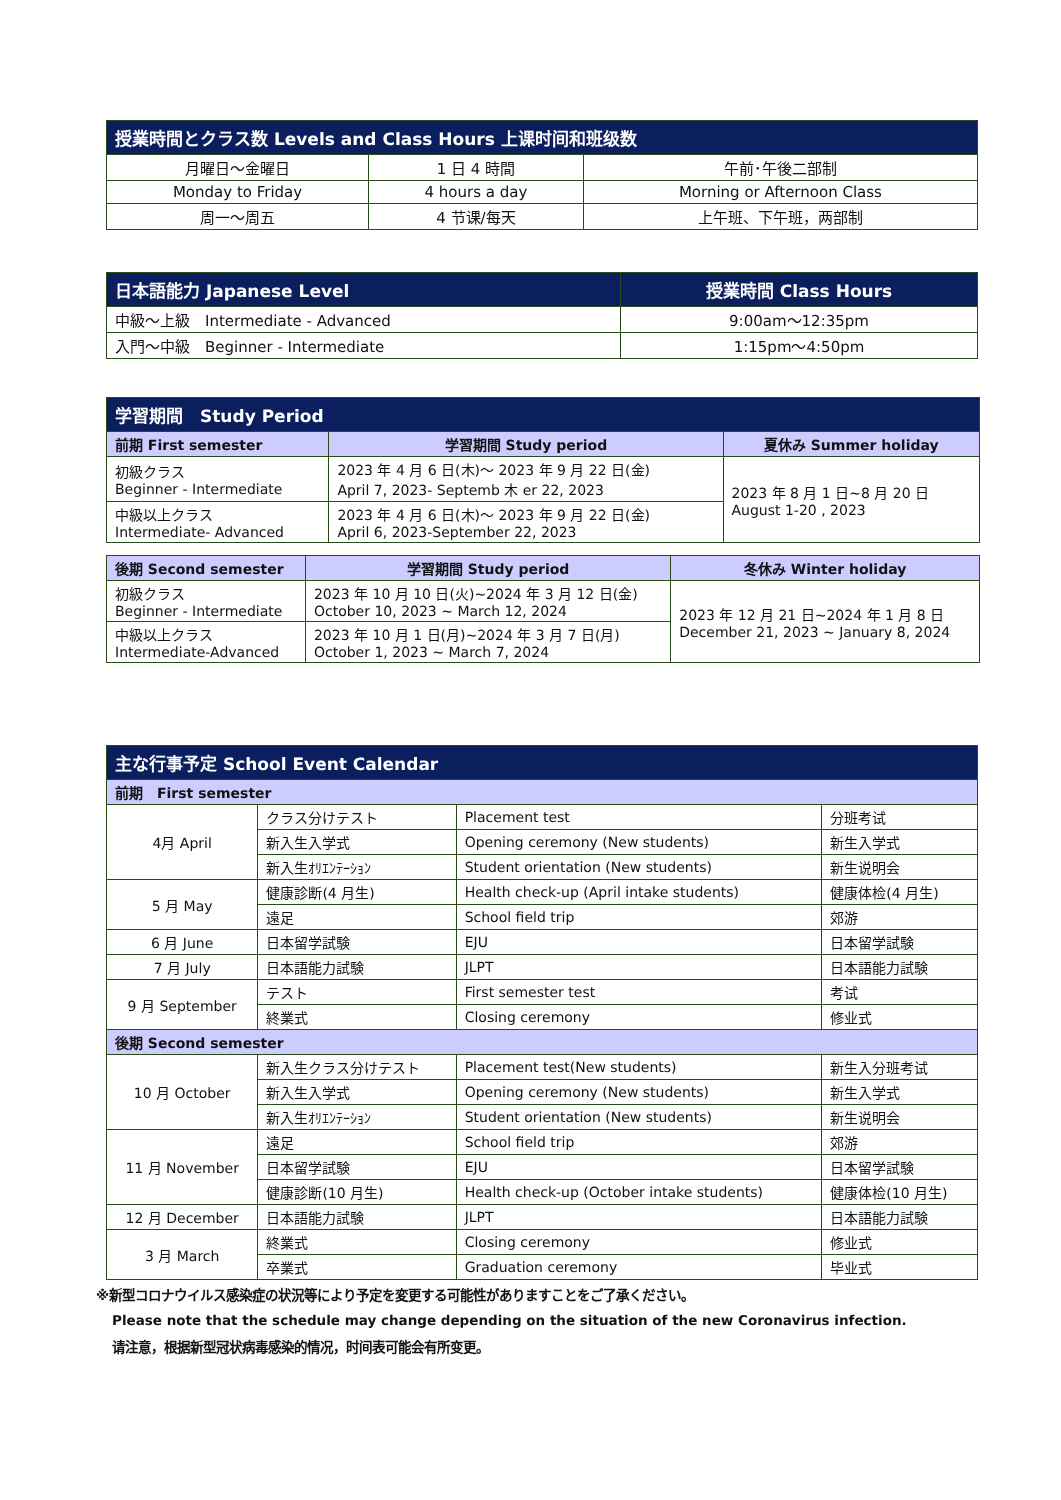| 授業時間とクラス数 Levels and Class Hours 上课时间和班级数 | | |
| --- | --- | --- |
| 月曜日～金曜日 | 1 日 4 時間 | 午前･午後二部制 |
| Monday to Friday | 4 hours a day | Morning or Afternoon Class |
| 周一～周五 | 4 节课/每天 | 上午班、下午班，两部制 |
| 日本語能力 Japanese Level | 授業時間 Class Hours |
| --- | --- |
| 中級～上級 Intermediate - Advanced | 9:00am～12:35pm |
| 入門～中級 Beginner - Intermediate | 1:15pm～4:50pm |
| 学習期間 Study Period | | |
| --- | --- | --- |
| 前期 First semester | 学習期間 Study period | 夏休み Summer holiday |
| 初級クラス Beginner - Intermediate | 2023 年 4 月 6 日(木)～ 2023 年 9 月 22 日(金) April 7, 2023- Septemb 木 er 22, 2023 | 2023 年 8 月 1 日~8 月 20 日 August 1-20 , 2023 |
| 中級以上クラス Intermediate- Advanced | 2023 年 4 月 6 日(木)～ 2023 年 9 月 22 日(金) April 6, 2023-September 22, 2023 | |
| 後期 Second semester | 学習期間 Study period | 冬休み Winter holiday |
| 初級クラス Beginner - Intermediate | 2023 年 10 月 10 日(火)~2024 年 3 月 12 日(金) October 10, 2023 ~ March 12, 2024 | 2023 年 12 月 21 日~2024 年 1 月 8 日 December 21, 2023 ~ January 8, 2024 |
| 中級以上クラス Intermediate-Advanced | 2023 年 10 月 1 日(月)~2024 年 3 月 7 日(月) October 1, 2023 ~ March 7, 2024 | |
| 主な行事予定 School Event Calendar | | | |
| --- | --- | --- | --- |
| 前期 First semester | | | |
| 4月 April | クラス分けテスト | Placement test | 分班考试 |
| | 新入生入学式 | Opening ceremony (New students) | 新生入学式 |
| | 新入生ｵﾘｴﾝﾃｰｼｮﾝ | Student orientation (New students) | 新生说明会 |
| 5 月 May | 健康診断(4 月生) | Health check-up (April intake students) | 健康体检(4 月生) |
| | 遠足 | School field trip | 郊游 |
| 6 月 June | 日本留学試験 | EJU | 日本留学試験 |
| 7 月 July | 日本語能力試験 | JLPT | 日本語能力試験 |
| 9 月 September | テスト | First semester test | 考试 |
| | 終業式 | Closing ceremony | 修业式 |
| 後期 Second semester | | | |
| 10 月 October | 新入生クラス分けテスト | Placement test(New students) | 新生入分班考试 |
| | 新入生入学式 | Opening ceremony (New students) | 新生入学式 |
| | 新入生ｵﾘｴﾝﾃｰｼｮﾝ | Student orientation (New students) | 新生说明会 |
| 11 月 November | 遠足 | School field trip | 郊游 |
| | 日本留学試験 | EJU | 日本留学試験 |
| | 健康診断(10 月生) | Health check-up (October intake students) | 健康体检(10 月生) |
| 12 月 December | 日本語能力試験 | JLPT | 日本語能力試験 |
| 3 月 March | 終業式 | Closing ceremony | 修业式 |
| | 卒業式 | Graduation ceremony | 毕业式 |
※新型コロナウイルス感染症の状況等により予定を変更する可能性がありますことをご了承ください。
Please note that the schedule may change depending on the situation of the new Coronavirus infection.
请注意，根据新型冠状病毒感染的情况，时间表可能会有所变更。